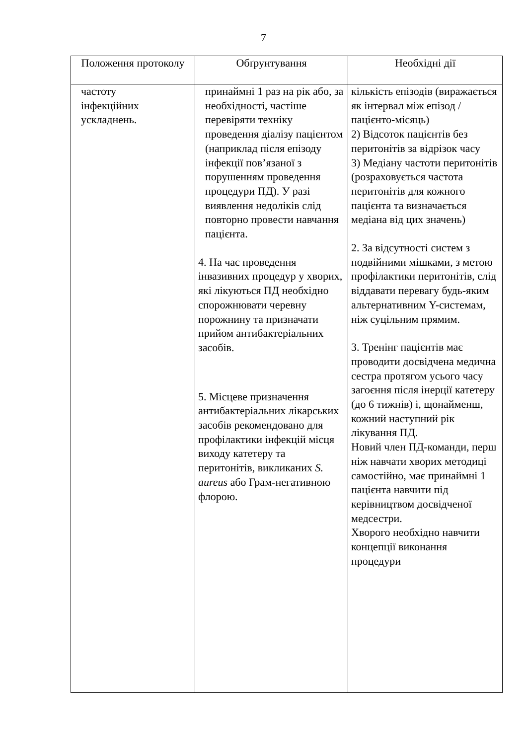7
| Положення протоколу | Обґрунтування | Необхідні дії |
| --- | --- | --- |
| частоту інфекційних ускладнень. | принаймні 1 раз на рік або, за необхідності, частіше перевіряти техніку проведення діалізу пацієнтом (наприклад після епізоду інфекції пов’язаної з порушенням проведення процедури ПД). У разі виявлення недоліків слід повторно провести навчання пацієнта. 4. На час проведення інвазивних процедур у хворих, які лікуються ПД необхідно спорожнювати черевну порожнину та призначати прийом антибактеріальних засобів. 5. Місцеве призначення антибактеріальних лікарських засобів рекомендовано для профілактики інфекцій місця виходу катетеру та перитонітів, викликаних S. aureus або Грам-негативною флорою. | кількість епізодів (виражається як інтервал між епізод / пацієнто-місяць) 2) Відсоток пацієнтів без перитонітів за відрізок часу 3) Медіану частоти перитонітів (розраховується частота перитонітів для кожного пацієнта та визначається медіана від цих значень) 2. За відсутності систем з подвійними мішками, з метою профілактики перитонітів, слід віддавати перевагу будь-яким альтернативним Y-системам, ніж суцільним прямим. 3. Тренінг пацієнтів має проводити досвідчена медична сестра протягом усього часу загоєння після інерції катетеру (до 6 тижнів) і, щонайменш, кожний наступний рік лікування ПД. Новий член ПД-команди, перш ніж навчати хворих методиці самостійно, має принаймні 1 пацієнта навчити під керівництвом досвідченої медсестри. Хворого необхідно навчити концепції виконання процедури |